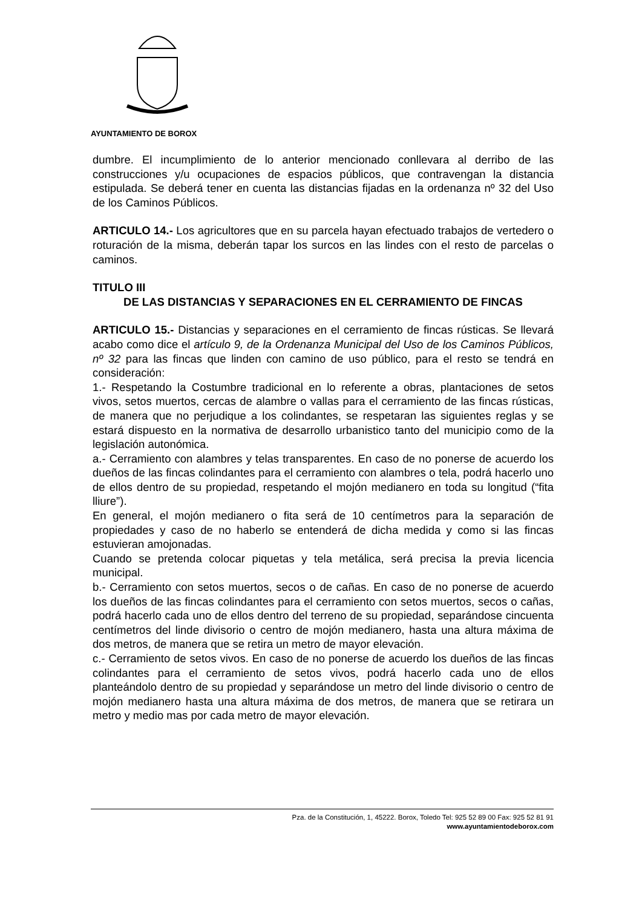AYUNTAMIENTO DE BOROX
dumbre. El incumplimiento de lo anterior mencionado conllevara al derribo de las construcciones y/u ocupaciones de espacios públicos, que contravengan la distancia estipulada. Se deberá tener en cuenta las distancias fijadas en la ordenanza nº 32 del Uso de los Caminos Públicos.
ARTICULO 14.- Los agricultores que en su parcela hayan efectuado trabajos de vertedero o roturación de la misma, deberán tapar los surcos en las lindes con el resto de parcelas o caminos.
TITULO III
DE LAS DISTANCIAS Y SEPARACIONES EN EL CERRAMIENTO DE FINCAS
ARTICULO 15.- Distancias y separaciones en el cerramiento de fincas rústicas. Se llevará acabo como dice el artículo 9, de la Ordenanza Municipal del Uso de los Caminos Públicos, nº 32 para las fincas que linden con camino de uso público, para el resto se tendrá en consideración:
1.- Respetando la Costumbre tradicional en lo referente a obras, plantaciones de setos vivos, setos muertos, cercas de alambre o vallas para el cerramiento de las fincas rústicas, de manera que no perjudique a los colindantes, se respetaran las siguientes reglas y se estará dispuesto en la normativa de desarrollo urbanistico tanto del municipio como de la legislación autonómica.
a.- Cerramiento con alambres y telas transparentes. En caso de no ponerse de acuerdo los dueños de las fincas colindantes para el cerramiento con alambres o tela, podrá hacerlo uno de ellos dentro de su propiedad, respetando el mojón medianero en toda su longitud (“fita lliure”).
En general, el mojón medianero o fita será de 10 centímetros para la separación de propiedades y caso de no haberlo se entenderá de dicha medida y como si las fincas estuvieran amojonadas.
Cuando se pretenda colocar piquetas y tela metálica, será precisa la previa licencia municipal.
b.- Cerramiento con setos muertos, secos o de cañas. En caso de no ponerse de acuerdo los dueños de las fincas colindantes para el cerramiento con setos muertos, secos o cañas, podrá hacerlo cada uno de ellos dentro del terreno de su propiedad, separándose cincuenta centímetros del linde divisorio o centro de mojón medianero, hasta una altura máxima de dos metros, de manera que se retira un metro de mayor elevación.
c.- Cerramiento de setos vivos. En caso de no ponerse de acuerdo los dueños de las fincas colindantes para el cerramiento de setos vivos, podrá hacerlo cada uno de ellos planteándolo dentro de su propiedad y separándose un metro del linde divisorio o centro de mojón medianero hasta una altura máxima de dos metros, de manera que se retirara un metro y medio mas por cada metro de mayor elevación.
Pza. de la Constitución, 1, 45222. Borox, Toledo Tel: 925 52 89 00 Fax: 925 52 81 91
www.ayuntamientodeborox.com